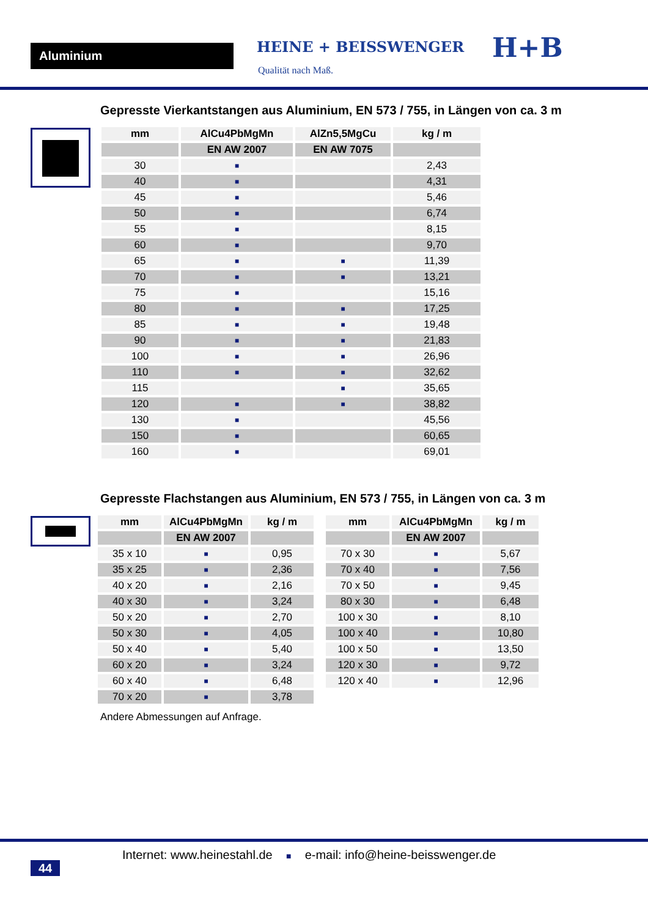Aluminium HEINE + BEISSWENGER
Qualität nach Maß.
H+B
Gepresste Vierkantstangen aus Aluminium, EN 573 / 755, in Längen von ca. 3 m
| mm | AlCu4PbMgMn | AlZn5,5MgCu | kg / m |
| --- | --- | --- | --- |
| | EN AW 2007 | EN AW 7075 | |
| 30 | ■ | | 2,43 |
| 40 | ■ | | 4,31 |
| 45 | ■ | | 5,46 |
| 50 | ■ | | 6,74 |
| 55 | ■ | | 8,15 |
| 60 | ■ | | 9,70 |
| 65 | ■ | ■ | 11,39 |
| 70 | ■ | ■ | 13,21 |
| 75 | ■ | | 15,16 |
| 80 | ■ | ■ | 17,25 |
| 85 | ■ | ■ | 19,48 |
| 90 | ■ | ■ | 21,83 |
| 100 | ■ | ■ | 26,96 |
| 110 | ■ | ■ | 32,62 |
| 115 | | ■ | 35,65 |
| 120 | ■ | ■ | 38,82 |
| 130 | ■ | | 45,56 |
| 150 | ■ | | 60,65 |
| 160 | ■ | | 69,01 |
Gepresste Flachstangen aus Aluminium, EN 573 / 755, in Längen von ca. 3 m
| mm | AlCu4PbMgMn | kg / m |
| --- | --- | --- |
| | EN AW 2007 | |
| 35 x 10 | ■ | 0,95 |
| 35 x 25 | ■ | 2,36 |
| 40 x 20 | ■ | 2,16 |
| 40 x 30 | ■ | 3,24 |
| 50 x 20 | ■ | 2,70 |
| 50 x 30 | ■ | 4,05 |
| 50 x 40 | ■ | 5,40 |
| 60 x 20 | ■ | 3,24 |
| 60 x 40 | ■ | 6,48 |
| 70 x 20 | ■ | 3,78 |
| mm | AlCu4PbMgMn | kg / m |
| --- | --- | --- |
| | EN AW 2007 | |
| 70 x 30 | ■ | 5,67 |
| 70 x 40 | ■ | 7,56 |
| 70 x 50 | ■ | 9,45 |
| 80 x 30 | ■ | 6,48 |
| 100 x 30 | ■ | 8,10 |
| 100 x 40 | ■ | 10,80 |
| 100 x 50 | ■ | 13,50 |
| 120 x 30 | ■ | 9,72 |
| 120 x 40 | ■ | 12,96 |
Andere Abmessungen auf Anfrage.
44
Internet: www.heinestahl.de ■ e-mail: info@heine-beisswenger.de